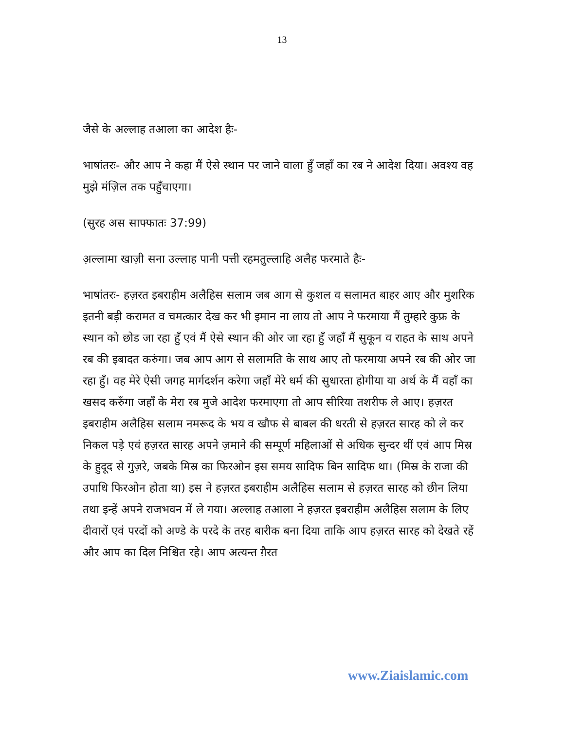13
जैसे के अल्लाह तआला का आदेश हैः-
भाषांतरः- और आप ने कहा मैं ऐसे स्थान पर जाने वाला हुँ जहाँ का रब ने आदेश दिया। अवश्य वह मुझे मंज़िल तक पहुँचाएगा।
(सुरह अस साफ्फातः 37:99)
अ़ल्लामा खाज़ी सना उल्लाह पानी पत्ती रहमतुल्लाहि अलैह फरमाते हैः-
भाषांतरः- हज़रत इबराहीम अलैहिस सलाम जब आग से कुशल व सलामत बाहर आए और मुशरिक इतनी बड़ी करामत व चमत्कार देख कर भी इमान ना लाय तो आप ने फरमाया मैं तुम्हारे कुफ्र के स्थान को छोड जा रहा हुँ एवं मैं ऐसे स्थान की ओर जा रहा हुँ जहाँ मैं सुकून व राहत के साथ अपने रब की इबादत करुंगा। जब आप आग से सलामति के साथ आए तो फरमाया अपने रब की ओर जा रहा हुँ। वह मेरे ऐसी जगह मार्गदर्शन करेगा जहाँ मेरे धर्म की सुधारता होगीया या अर्थ के मैं वहाँ का खसद करुँगा जहाँ के मेरा रब मुजे आदेश फरमाएगा तो आप सीरिया तशरीफ ले आए। हज़रत इबराहीम अलैहिस सलाम नमरूद के भय व खौफ से बाबल की धरती से हज़रत सारह को ले कर निकल पड़े एवं हज़रत सारह अपने ज़माने की सम्पूर्ण महिलाओं से अधिक सुन्दर थीं एवं आप मिस्र के हुदूद से गुज़रे, जबके मिस्र का फिरओन इस समय सादिफ बिन सादिफ था। (मिस्र के राजा की उपाधि फिरओन होता था) इस ने हज़रत इबराहीम अलैहिस सलाम से हज़रत सारह को छीन लिया तथा इन्हें अपने राजभवन में ले गया। अल्लाह तआला ने हज़रत इबराहीम अलैहिस सलाम के लिए दीवारों एवं परदों को अण्डे के परदे के तरह बारीक बना दिया ताकि आप हज़रत सारह को देखते रहें और आप का दिल निश्चित रहे। आप अत्यन्त ग़ैरत
www.Ziaislamic.com